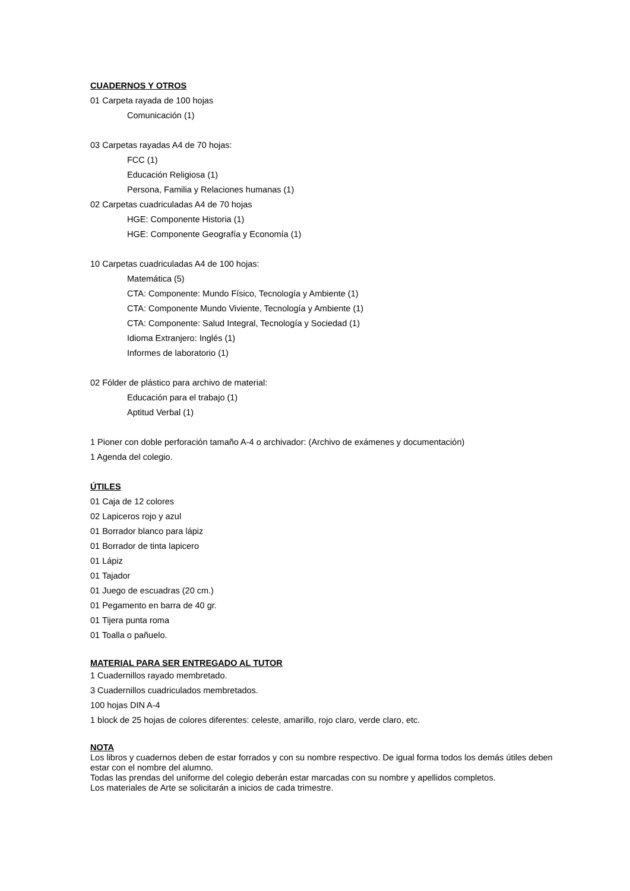CUADERNOS Y OTROS
01 Carpeta rayada de 100 hojas
Comunicación (1)
03 Carpetas rayadas A4 de 70 hojas:
FCC (1)
Educación Religiosa (1)
Persona, Familia y Relaciones humanas (1)
02 Carpetas cuadriculadas A4 de 70 hojas
HGE: Componente Historia (1)
HGE: Componente Geografía y Economía (1)
10 Carpetas cuadriculadas A4 de 100 hojas:
Matemática (5)
CTA: Componente: Mundo Físico, Tecnología y Ambiente (1)
CTA: Componente Mundo Viviente, Tecnología y Ambiente (1)
CTA: Componente: Salud Integral, Tecnología y Sociedad (1)
Idioma Extranjero: Inglés (1)
Informes de laboratorio (1)
02 Fólder de plástico para archivo de material:
Educación para el trabajo (1)
Aptitud Verbal (1)
1 Pioner con doble perforación tamaño A-4 o archivador: (Archivo de exámenes y documentación)
1 Agenda del colegio.
ÚTILES
01 Caja de 12 colores
02 Lapiceros rojo y azul
01 Borrador blanco para lápiz
01 Borrador de tinta lapicero
01 Lápiz
01 Tajador
01 Juego de escuadras (20 cm.)
01 Pegamento en barra de 40 gr.
01 Tijera punta roma
01 Toalla o pañuelo.
MATERIAL PARA SER ENTREGADO AL TUTOR
1 Cuadernillos rayado membretado.
3 Cuadernillos cuadriculados membretados.
100 hojas DIN A-4
1 block de 25 hojas de colores diferentes: celeste, amarillo, rojo claro, verde claro, etc.
NOTA
Los libros y cuadernos deben de estar forrados y con su nombre respectivo. De igual forma todos los demás útiles deben estar con el nombre del alumno.
Todas las prendas del uniforme del colegio deberán estar marcadas con su nombre y apellidos completos.
Los materiales de Arte se solicitarán a inicios de cada trimestre.